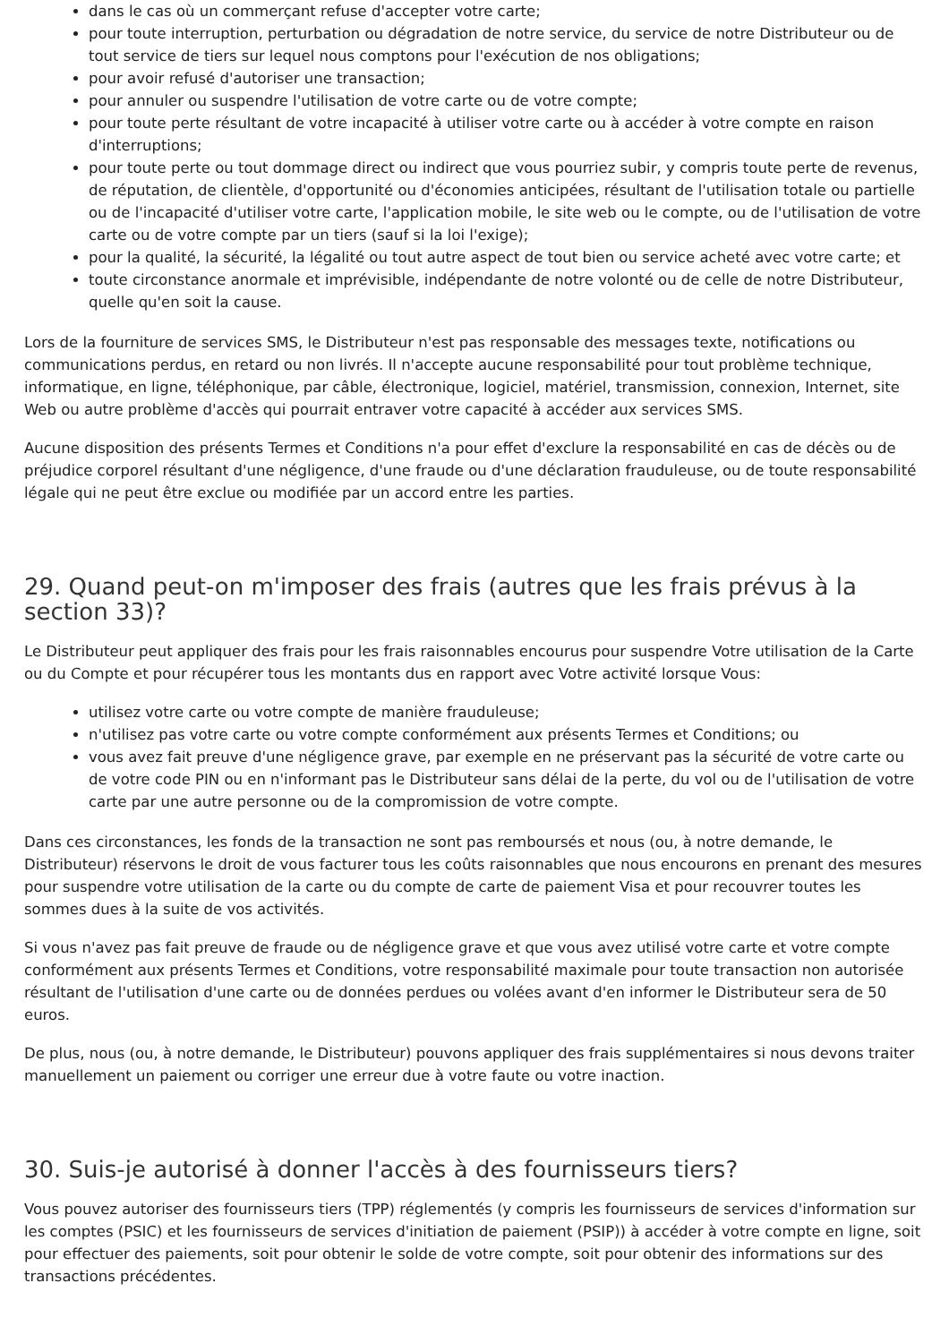dans le cas où un commerçant refuse d'accepter votre carte;
pour toute interruption, perturbation ou dégradation de notre service, du service de notre Distributeur ou de tout service de tiers sur lequel nous comptons pour l'exécution de nos obligations;
pour avoir refusé d'autoriser une transaction;
pour annuler ou suspendre l'utilisation de votre carte ou de votre compte;
pour toute perte résultant de votre incapacité à utiliser votre carte ou à accéder à votre compte en raison d'interruptions;
pour toute perte ou tout dommage direct ou indirect que vous pourriez subir, y compris toute perte de revenus, de réputation, de clientèle, d'opportunité ou d'économies anticipées, résultant de l'utilisation totale ou partielle ou de l'incapacité d'utiliser votre carte, l'application mobile, le site web ou le compte, ou de l'utilisation de votre carte ou de votre compte par un tiers (sauf si la loi l'exige);
pour la qualité, la sécurité, la légalité ou tout autre aspect de tout bien ou service acheté avec votre carte; et
toute circonstance anormale et imprévisible, indépendante de notre volonté ou de celle de notre Distributeur, quelle qu'en soit la cause.
Lors de la fourniture de services SMS, le Distributeur n'est pas responsable des messages texte, notifications ou communications perdus, en retard ou non livrés. Il n'accepte aucune responsabilité pour tout problème technique, informatique, en ligne, téléphonique, par câble, électronique, logiciel, matériel, transmission, connexion, Internet, site Web ou autre problème d'accès qui pourrait entraver votre capacité à accéder aux services SMS.
Aucune disposition des présents Termes et Conditions n'a pour effet d'exclure la responsabilité en cas de décès ou de préjudice corporel résultant d'une négligence, d'une fraude ou d'une déclaration frauduleuse, ou de toute responsabilité légale qui ne peut être exclue ou modifiée par un accord entre les parties.
29. Quand peut-on m'imposer des frais (autres que les frais prévus à la section 33)?
Le Distributeur peut appliquer des frais pour les frais raisonnables encourus pour suspendre Votre utilisation de la Carte ou du Compte et pour récupérer tous les montants dus en rapport avec Votre activité lorsque Vous:
utilisez votre carte ou votre compte de manière frauduleuse;
n'utilisez pas votre carte ou votre compte conformément aux présents Termes et Conditions; ou
vous avez fait preuve d'une négligence grave, par exemple en ne préservant pas la sécurité de votre carte ou de votre code PIN ou en n'informant pas le Distributeur sans délai de la perte, du vol ou de l'utilisation de votre carte par une autre personne ou de la compromission de votre compte.
Dans ces circonstances, les fonds de la transaction ne sont pas remboursés et nous (ou, à notre demande, le Distributeur) réservons le droit de vous facturer tous les coûts raisonnables que nous encourons en prenant des mesures pour suspendre votre utilisation de la carte ou du compte de carte de paiement Visa et pour recouvrer toutes les sommes dues à la suite de vos activités.
Si vous n'avez pas fait preuve de fraude ou de négligence grave et que vous avez utilisé votre carte et votre compte conformément aux présents Termes et Conditions, votre responsabilité maximale pour toute transaction non autorisée résultant de l'utilisation d'une carte ou de données perdues ou volées avant d'en informer le Distributeur sera de 50 euros.
De plus, nous (ou, à notre demande, le Distributeur) pouvons appliquer des frais supplémentaires si nous devons traiter manuellement un paiement ou corriger une erreur due à votre faute ou votre inaction.
30. Suis-je autorisé à donner l'accès à des fournisseurs tiers?
Vous pouvez autoriser des fournisseurs tiers (TPP) réglementés (y compris les fournisseurs de services d'information sur les comptes (PSIC) et les fournisseurs de services d'initiation de paiement (PSIP)) à accéder à votre compte en ligne, soit pour effectuer des paiements, soit pour obtenir le solde de votre compte, soit pour obtenir des informations sur des transactions précédentes.